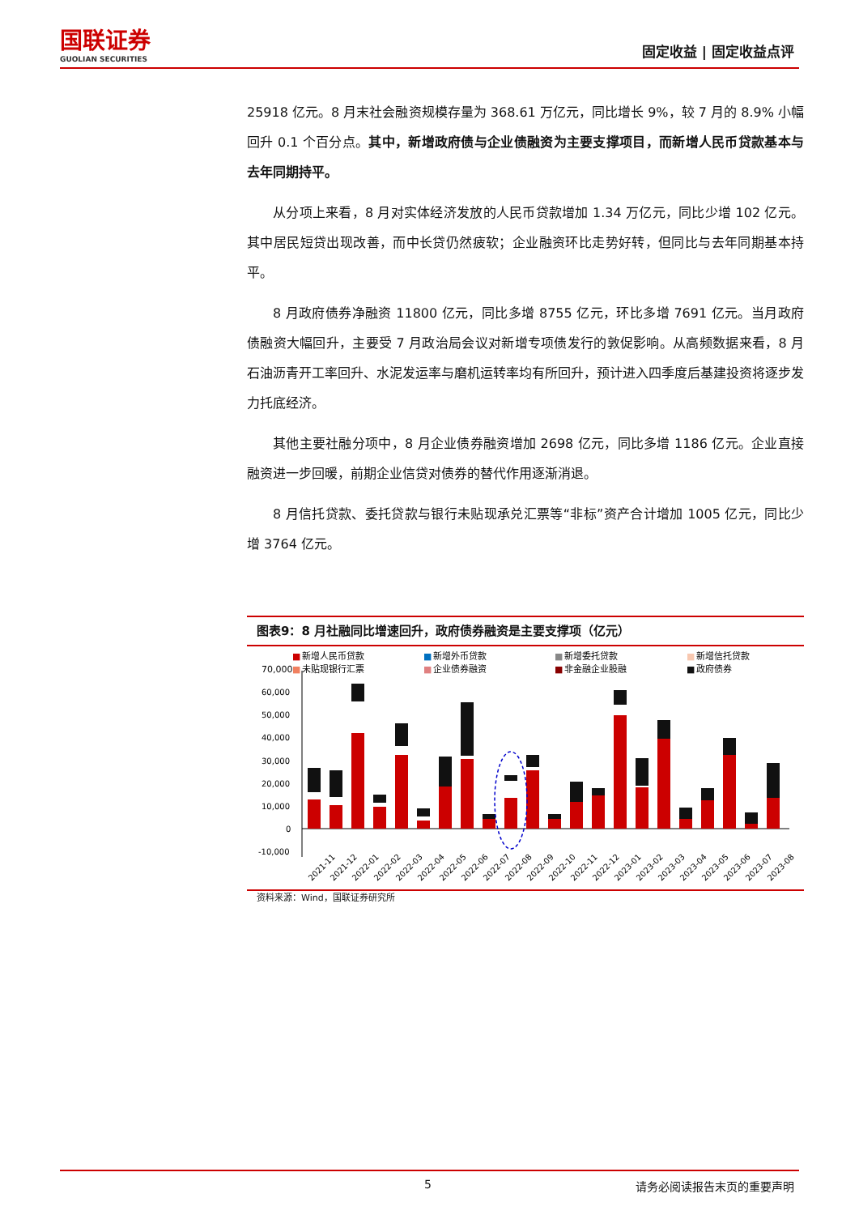国联证券
GUOLIAN SECURITIES
固定收益 | 固定收益点评
25918 亿元。8 月末社会融资规模存量为 368.61 万亿元，同比增长 9%，较 7 月的 8.9% 小幅回升 0.1 个百分点。其中，新增政府债与企业债融资为主要支撑项目，而新增人民币贷款基本与去年同期持平。
从分项上来看，8 月对实体经济发放的人民币贷款增加 1.34 万亿元，同比少增 102 亿元。其中居民短贷出现改善，而中长贷仍然疲软；企业融资环比走势好转，但同比与去年同期基本持平。
8 月政府债券净融资 11800 亿元，同比多增 8755 亿元，环比多增 7691 亿元。当月政府债融资大幅回升，主要受 7 月政治局会议对新增专项债发行的敦促影响。从高频数据来看，8 月石油沥青开工率回升、水泥发运率与磨机运转率均有所回升，预计进入四季度后基建投资将逐步发力托底经济。
其他主要社融分项中，8 月企业债券融资增加 2698 亿元，同比多增 1186 亿元。企业直接融资进一步回暖，前期企业信贷对债券的替代作用逐渐消退。
8 月信托贷款、委托贷款与银行未贴现承兑汇票等“非标”资产合计增加 1005 亿元，同比少增 3764 亿元。
图表9：8 月社融同比增速回升，政府债券融资是主要支撑项（亿元）
■
新增人民币贷款
■
新增外币贷款
■
新增委托贷款
■
新增信托贷款
70,000
■
未贴现银行汇票
■
企业债券融资
■
非金融企业股融
■
政府债券
60,000
50,000
40,000
30,000
20,000
10,000
0
-10,000
2021-11
2021-12
2022-01
2022-02
2022-03
2022-04
2022-05
2022-06
2022-07
2022-08
2022-09
2022-10
2022-11
2022-12
2023-01
2023-02
2023-03
2023-04
2023-05
2023-06
2023-07
2023-08
资料来源：Wind，国联证券研究所
5 请务必阅读报告末页的重要声明